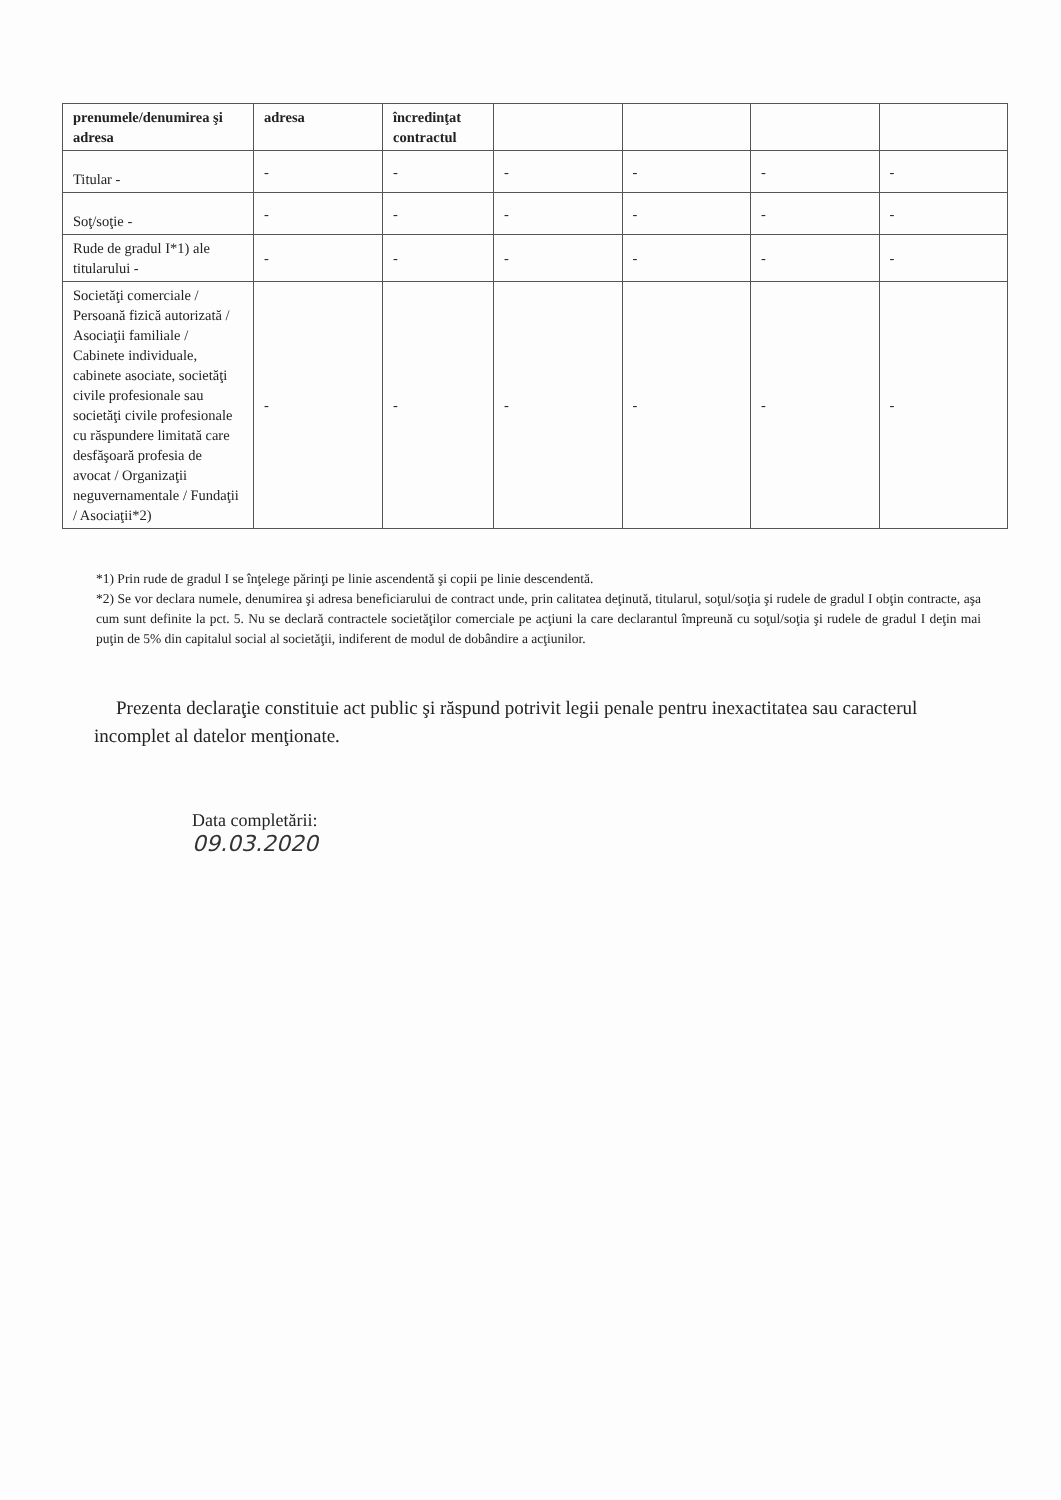| prenumele/denumirea şi adresa | adresa | încredinţat contractul | | | | |
| --- | --- | --- | --- | --- | --- | --- |
| Titular - | - | - | - | - | - | - |
| Soţ/soţie - | - | - | - | - | - | - |
| Rude de gradul I*1) ale titularului - | - | - | - | - | - | - |
| Societăţi comerciale / Persoană fizică autorizată / Asociaţii familiale / Cabinete individuale, cabinete asociate, societăţi civile profesionale sau societăţi civile profesionale cu răspundere limitată care desfăşoară profesia de avocat / Organizaţii neguvernamentale / Fundaţii / Asociaţii*2) | - | - | - | - | - | - |
*1) Prin rude de gradul I se înţelege părinţi pe linie ascendentă şi copii pe linie descendentă.
*2) Se vor declara numele, denumirea şi adresa beneficiarului de contract unde, prin calitatea deţinută, titularul, soţul/soţia şi rudele de gradul I obţin contracte, aşa cum sunt definite la pct. 5. Nu se declară contractele societăţilor comerciale pe acţiuni la care declarantul împreună cu soţul/soţia şi rudele de gradul I deţin mai puţin de 5% din capitalul social al societăţii, indiferent de modul de dobândire a acţiunilor.
Prezenta declaraţie constituie act public şi răspund potrivit legii penale pentru inexactitatea sau caracterul incomplet al datelor menţionate.
Data completării:
09.03.2020